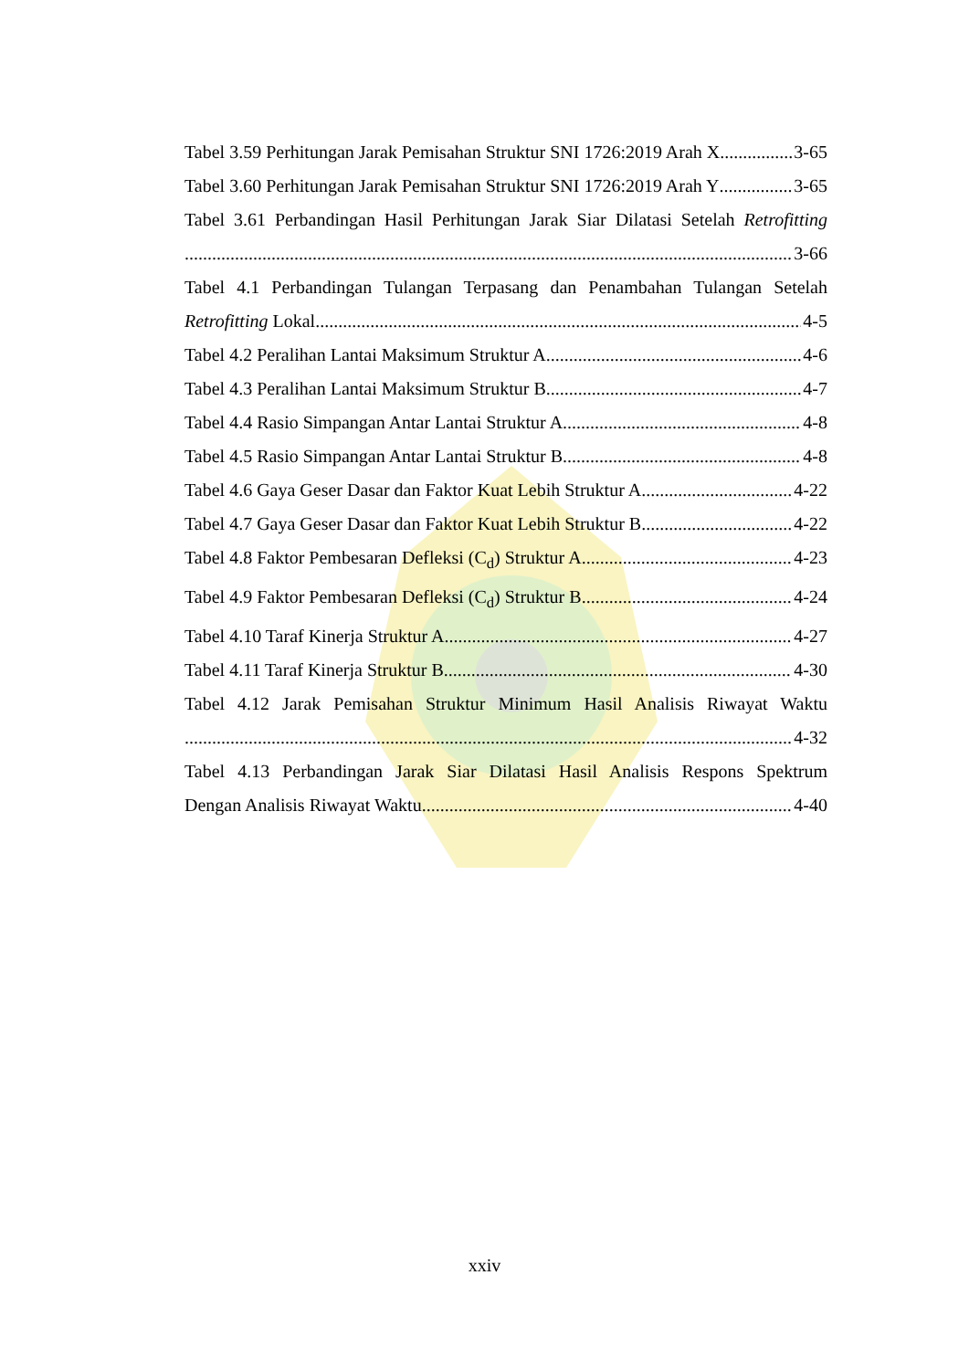Tabel 3.59 Perhitungan Jarak Pemisahan Struktur SNI 1726:2019 Arah X 3-65
Tabel 3.60 Perhitungan Jarak Pemisahan Struktur SNI 1726:2019 Arah Y 3-65
Tabel 3.61 Perbandingan Hasil Perhitungan Jarak Siar Dilatasi Setelah Retrofitting
3-66
Tabel 4.1 Perbandingan Tulangan Terpasang dan Penambahan Tulangan Setelah
Retrofitting Lokal 4-5
Tabel 4.2 Peralihan Lantai Maksimum Struktur A 4-6
Tabel 4.3 Peralihan Lantai Maksimum Struktur B 4-7
Tabel 4.4 Rasio Simpangan Antar Lantai Struktur A 4-8
Tabel 4.5 Rasio Simpangan Antar Lantai Struktur B 4-8
Tabel 4.6 Gaya Geser Dasar dan Faktor Kuat Lebih Struktur A 4-22
Tabel 4.7 Gaya Geser Dasar dan Faktor Kuat Lebih Struktur B 4-22
Tabel 4.8 Faktor Pembesaran Defleksi (C<sub>d</sub>) Struktur A 4-23
Tabel 4.9 Faktor Pembesaran Defleksi (C<sub>d</sub>) Struktur B 4-24
Tabel 4.10 Taraf Kinerja Struktur A 4-27
Tabel 4.11 Taraf Kinerja Struktur B 4-30
Tabel 4.12 Jarak Pemisahan Struktur Minimum Hasil Analisis Riwayat Waktu
4-32
Tabel 4.13 Perbandingan Jarak Siar Dilatasi Hasil Analisis Respons Spektrum
Dengan Analisis Riwayat Waktu 4-40
xxiv